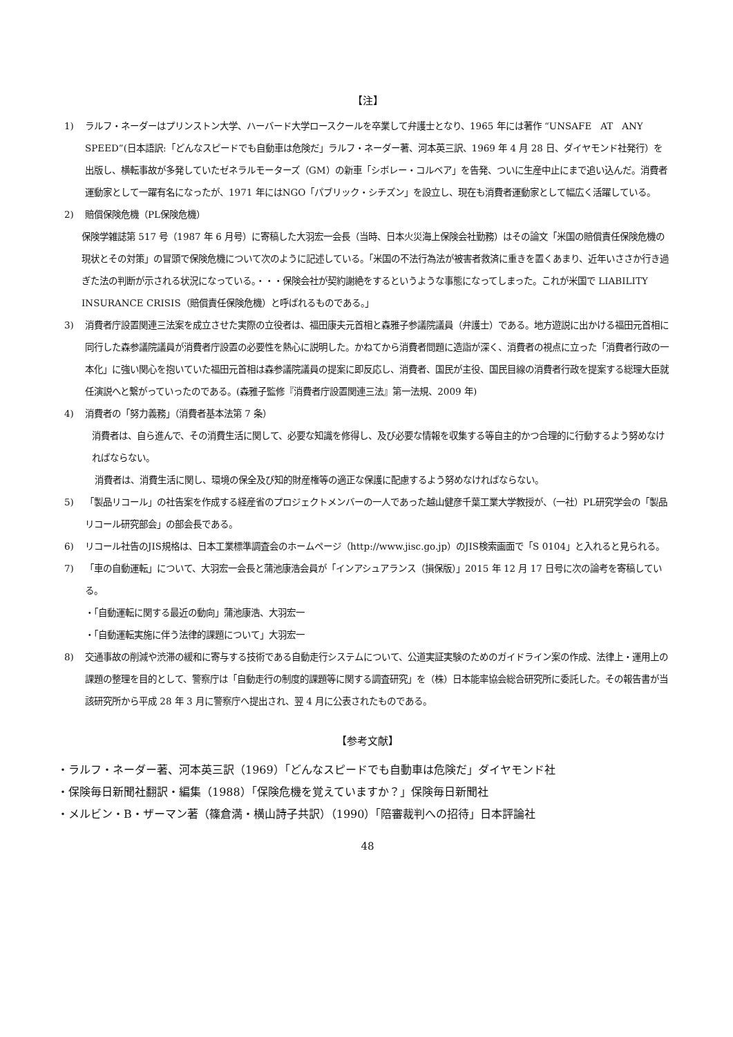【注】
1) ラルフ・ネーダーはプリンストン大学、ハーバード大学ロースクールを卒業して弁護士となり、1965 年には著作 “UNSAFE　AT　ANY　SPEED”(日本語訳:「どんなスピードでも自動車は危険だ」ラルフ・ネーダー著、河本英三訳、1969 年 4 月 28 日、ダイヤモンド社発行）を出版し、横転事故が多発していたゼネラルモーターズ（GM）の新車「シボレー・コルベア」を告発、ついに生産中止にまで追い込んだ。消費者運動家として一躍有名になったが、1971 年にはNGO「パブリック・シチズン」を設立し、現在も消費者運動家として幅広く活躍している。
2) 賠償保険危機（PL保険危機）
保険学雑誌第 517 号（1987 年 6 月号）に寄稿した大羽宏一会長（当時、日本火災海上保険会社勤務）はその論文「米国の賠償責任保険危機の現状とその対策」の冒頭で保険危機について次のように記述している。「米国の不法行為法が被害者救済に重きを置くあまり、近年いささか行き過ぎた法の判断が示される状況になっている。・・・保険会社が契約謝絶をするというような事態になってしまった。これが米国で LIABILITY INSURANCE CRISIS（賠償責任保険危機）と呼ばれるものである。」
3) 消費者庁設置関連三法案を成立させた実際の立役者は、福田康夫元首相と森雅子参議院議員（弁護士）である。地方遊説に出かける福田元首相に同行した森参議院議員が消費者庁設置の必要性を熱心に説明した。かねてから消費者問題に造詣が深く、消費者の視点に立った「消費者行政の一本化」に強い関心を抱いていた福田元首相は森参議院議員の提案に即反応し、消費者、国民が主役、国民目線の消費者行政を提案する総理大臣就任演説へと繋がっていったのである。(森雅子監修『消費者庁設置関連三法』第一法規、2009 年)
4) 消費者の「努力義務」（消費者基本法第 7 条）
消費者は、自ら進んで、その消費生活に関して、必要な知識を修得し、及び必要な情報を収集する等自主的かつ合理的に行動するよう努めなければならない。
消費者は、消費生活に関し、環境の保全及び知的財産権等の適正な保護に配慮するよう努めなければならない。
5) 「製品リコール」の社告案を作成する経産省のプロジェクトメンバーの一人であった越山健彦千葉工業大学教授が、（一社）PL研究学会の「製品リコール研究部会」の部会長である。
6) リコール社告のJIS規格は、日本工業標準調査会のホームページ（http://www.jisc.go.jp）のJIS検索画面で「S 0104」と入れると見られる。
7) 「車の自動運転」について、大羽宏一会長と蒲池康浩会員が「インアシュアランス（損保版）」2015 年 12 月 17 日号に次の論考を寄稿している。
・「自動運転に関する最近の動向」蒲池康浩、大羽宏一
・「自動運転実施に伴う法律的課題について」大羽宏一
8) 交通事故の削減や渋滞の緩和に寄与する技術である自動走行システムについて、公道実証実験のためのガイドライン案の作成、法律上・運用上の課題の整理を目的として、警察庁は「自動走行の制度的課題等に関する調査研究」を（株）日本能率協会総合研究所に委託した。その報告書が当該研究所から平成 28 年 3 月に警察庁へ提出され、翌 4 月に公表されたものである。
【参考文献】
・ラルフ・ネーダー著、河本英三訳（1969）「どんなスピードでも自動車は危険だ」ダイヤモンド社
・保険毎日新聞社翻訳・編集（1988）「保険危機を覚えていますか？」保険毎日新聞社
・メルビン・B・ザーマン著（篠倉満・横山詩子共訳）（1990）「陪審裁判への招待」日本評論社
48